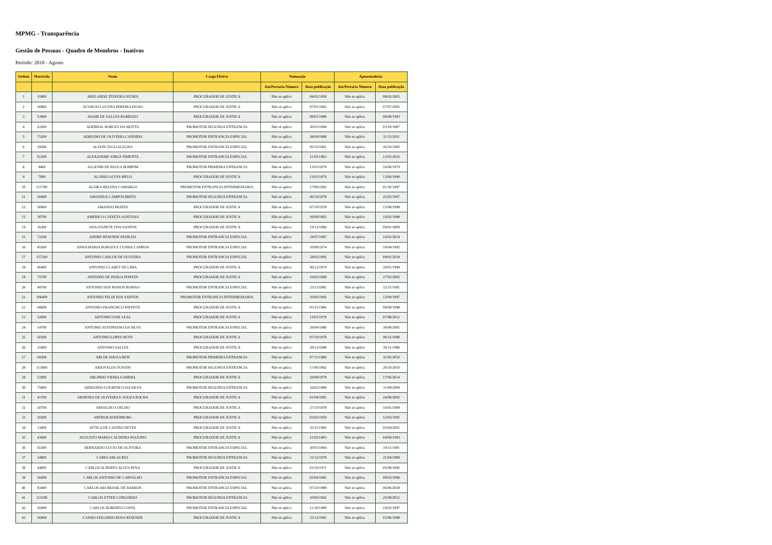MPMG - Transparência
Gestão de Pessoas - Quadro de Membros - Inativos
Período: 2018 - Agosto
| Ordem | Matrícula | Nome | Cargo Efetivo | Nomeação | | Aposentadoria | |
| --- | --- | --- | --- | --- | --- | --- | --- |
| | | | | Ato/Portaria Número | Data publicação | Ato/Portaria Número | Data publicação |
| 1 | 15900 | ABELARDO TEIXEIRA NUNES | PROCURADOR DE JUSTICA | Não se aplica | 04/02/1959 | Não se aplica | 08/02/2003 |
| 2 | 56800 | ACURCIO LUCENA PEREIRA FILHO | PROCURADOR DE JUSTICA | Não se aplica | 07/01/1982 | Não se aplica | 07/07/2005 |
| 3 | 53900 | ADAIR DE SALLES BARROZO | PROCURADOR DE JUSTICA | Não se aplica | 09/01/1980 | Não se aplica | 06/08/1993 |
| 4 | 63200 | ADERBAL BORGES DA MOTTA | PROMOTOR SEGUNDA ENTRANCIA | Não se aplica | 30/03/1984 | Não se aplica | 03/10/1987 |
| 5 | 75200 | ADRIANO DE OLIVEIRA CANDIDO | PROMOTOR ENTRANCIA ESPECIAL | Não se aplica | 28/09/1988 | Não se aplica | 31/12/2011 |
| 6 | 29300 | ALDON TAGLIALEGNA | PROMOTOR ENTRANCIA ESPECIAL | Não se aplica | 05/10/1961 | Não se aplica | 26/10/1985 |
| 7 | 61200 | ALEXANDRE JORGE PIMENTA | PROMOTOR ENTRANCIA ESPECIAL | Não se aplica | 11/03/1983 | Não se aplica | 13/02/2016 |
| 8 | 9400 | ALGENIR DE PAULA BOMFIM | PROMOTOR PRIMEIRA ENTRANCIA | Não se aplica | 13/03/1979 | Não se aplica | 16/06/1979 |
| 9 | 7000 | ALOISIO ALVES MELO | PROCURADOR DE JUSTICA | Não se aplica | 13/03/1979 | Não se aplica | 13/06/1990 |
| 10 | 111700 | ALZIRA HELENA CAMARGO | PROMOTOR ENTRANCIA INTERMEDIARIA | Não se aplica | 17/06/1992 | Não se aplica | 01/10/1997 |
| 11 | 50400 | AMADEUS CAMPOS BRITO | PROMOTOR SEGUNDA ENTRANCIA | Não se aplica | 06/10/1978 | Não se aplica | 25/02/1997 |
| 12 | 50600 | AMANDO PRATES | PROCURADOR DE JUSTICA | Não se aplica | 07/10/1978 | Não se aplica | 12/08/1998 |
| 13 | 30700 | AMERICO CAIXETA SANTANA | PROCURADOR DE JUSTICA | Não se aplica | 10/09/1963 | Não se aplica | 10/02/1998 |
| 14 | 36300 | ANA IVANETE DOS SANTOS | PROCURADOR DE JUSTICA | Não se aplica | 19/12/1966 | Não se aplica | 09/01/2009 |
| 15 | 72100 | ANDRE RESENDE PADILHA | PROMOTOR ENTRANCIA ESPECIAL | Não se aplica | 24/07/1987 | Não se aplica | 14/02/2014 |
| 16 | 45500 | ANNA MARIA BORGES E CUNHA CAMPOS | PROMOTOR ENTRANCIA ESPECIAL | Não se aplica | 10/08/1974 | Não se aplica | 10/04/1992 |
| 17 | 157200 | ANTONIO CARLOS DE OLIVEIRA | PROMOTOR ENTRANCIA ESPECIAL | Não se aplica | 24/02/1995 | Não se aplica | 09/01/2018 |
| 18 | 46400 | ANTONIO CLARET DE LIMA | PROCURADOR DE JUSTICA | Não se aplica | 06/12/1974 | Não se aplica | 20/01/1994 |
| 19 | 75700 | ANTONIO DE PADUA PONTES | PROCURADOR DE JUSTICA | Não se aplica | 16/02/1989 | Não se aplica | 27/02/2002 |
| 20 | 49700 | ANTONIO DOS PASSOS ROMAO | PROMOTOR ENTRANCIA ESPECIAL | Não se aplica | 23/12/1981 | Não se aplica | 12/11/1991 |
| 21 | 106400 | ANTONIO FELIX DOS SANTOS | PROMOTOR ENTRANCIA INTERMEDIARIA | Não se aplica | 10/06/1992 | Não se aplica | 13/09/1997 |
| 22 | 68600 | ANTONIO FRANCISCO PATENTE | PROCURADOR DE JUSTICA | Não se aplica | 05/11/1986 | Não se aplica | 09/09/1998 |
| 23 | 52000 | ANTONIO JOSE LEAL | PROCURADOR DE JUSTICA | Não se aplica | 12/03/1979 | Não se aplica | 07/08/2012 |
| 24 | 54700 | ANTONIO JUSTINIANO DA SILVA | PROMOTOR ENTRANCIA ESPECIAL | Não se aplica | 29/04/1980 | Não se aplica | 30/08/2001 |
| 25 | 50300 | ANTONIO LOPES NETO | PROCURADOR DE JUSTICA | Não se aplica | 07/10/1978 | Não se aplica | 06/11/1998 |
| 26 | 21800 | ANTONIO SALLES | PROCURADOR DE JUSTICA | Não se aplica | 28/12/1948 | Não se aplica | 16/11/1988 |
| 27 | 69300 | ARI DE SOUZA REIS | PROMOTOR PRIMEIRA ENTRANCIA | Não se aplica | 07/11/1986 | Não se aplica | 31/05/2016 |
| 28 | 111800 | ARIOVALDO TOVANI | PROMOTOR SEGUNDA ENTRANCIA | Não se aplica | 17/06/1992 | Não se aplica | 20/10/2010 |
| 29 | 52900 | ARLINDO VIEIRA GABRIEL | PROCURADOR DE JUSTICA | Não se aplica | 10/08/1979 | Não se aplica | 17/06/2014 |
| 30 | 75800 | ARMANDO LOURENCO DA SILVA | PROMOTOR SEGUNDA ENTRANCIA | Não se aplica | 16/02/1989 | Não se aplica | 11/09/2004 |
| 31 | 41700 | ARMENIA DE OLIVEIRA E SOUZA ROCHA | PROCURADOR DE JUSTICA | Não se aplica | 01/04/1981 | Não se aplica | 24/08/2002 |
| 32 | 50700 | ARNALDO COELHO | PROCURADOR DE JUSTICA | Não se aplica | 27/10/1978 | Não se aplica | 16/01/1999 |
| 33 | 20200 | ARTHUR ROSENBURG | PROCURADOR DE JUSTICA | Não se aplica | 03/02/1959 | Não se aplica | 12/03/1991 |
| 34 | 13400 | ATTILA DE CASTRO NEVES | PROCURADOR DE JUSTICA | Não se aplica | 25/11/1960 | Não se aplica | 05/04/2001 |
| 35 | 43000 | AUGUSTO MARIO CALDEIRA PAULINO | PROCURADOR DE JUSTICA | Não se aplica | 11/03/1983 | Não se aplica | 04/09/1993 |
| 36 | 65300 | BERNARDO LUCIO DE OLIVEIRA | PROMOTOR ENTRANCIA ESPECIAL | Não se aplica | 30/03/1984 | Não se aplica | 19/11/1991 |
| 37 | 34800 | CARIO ABI-ACKEL | PROMOTOR SEGUNDA ENTRANCIA | Não se aplica | 21/12/1978 | Não se aplica | 21/04/1989 |
| 38 | 44000 | CARLOS ALBERTO ALVES PENA | PROCURADOR DE JUSTICA | Não se aplica | 01/10/1971 | Não se aplica | 05/08/1995 |
| 39 | 56000 | CARLOS ANTONIO DE CARVALHO | PROMOTOR ENTRANCIA ESPECIAL | Não se aplica | 02/04/1981 | Não se aplica | 09/03/1996 |
| 40 | 83400 | CARLOS ARI BRASIL DE BARROS | PROMOTOR ENTRANCIA ESPECIAL | Não se aplica | 07/10/1989 | Não se aplica | 06/06/2018 |
| 41 | 111500 | CARLOS ETTER LONGORDO | PROMOTOR SEGUNDA ENTRANCIA | Não se aplica | 10/06/1992 | Não se aplica | 25/09/2012 |
| 42 | 95900 | CARLOS ROBERTO COSTA | PROMOTOR ENTRANCIA ESPECIAL | Não se aplica | 11/10/1990 | Não se aplica | 19/03/1997 |
| 43 | 56900 | CASSIO EDUARDO ROSA RESENDE | PROCURADOR DE JUSTICA | Não se aplica | 23/12/1981 | Não se aplica | 03/06/1998 |